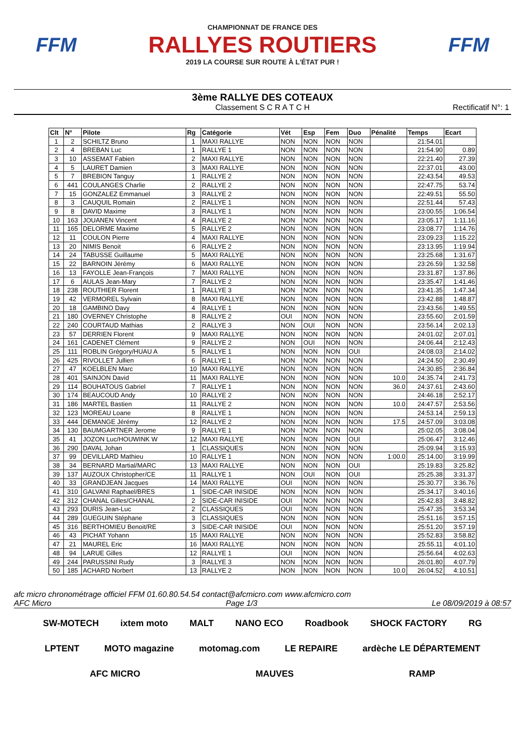FFM
CHAMPIONNAT DE FRANCE DES
RALLYES ROUTIERS
2019 LA COURSE SUR ROUTE À L'ÉTAT PUR !
FFM
3ème RALLYE DES COTEAUX
Classement S C R A T C H
Rectificatif N°: 1
| Clt | N° | Pilote | Rg | Catégorie | Vét | Esp | Fem | Duo | Pénalité | Temps | Ecart |
| --- | --- | --- | --- | --- | --- | --- | --- | --- | --- | --- | --- |
| 1 | 2 | SCHILTZ Bruno | 1 | MAXI RALLYE | NON | NON | NON | NON | | 21:54.01 | |
| 2 | 4 | BREBAN Luc | 1 | RALLYE 1 | NON | NON | NON | NON | | 21:54.90 | 0.89 |
| 3 | 10 | ASSEMAT Fabien | 2 | MAXI RALLYE | NON | NON | NON | NON | | 22:21.40 | 27.39 |
| 4 | 5 | LAURET Damien | 3 | MAXI RALLYE | NON | NON | NON | NON | | 22:37.01 | 43.00 |
| 5 | 7 | BREBION Tanguy | 1 | RALLYE 2 | NON | NON | NON | NON | | 22:43.54 | 49.53 |
| 6 | 441 | COULANGES Charlie | 2 | RALLYE 2 | NON | NON | NON | NON | | 22:47.75 | 53.74 |
| 7 | 15 | GONZALEZ Emmanuel | 3 | RALLYE 2 | NON | NON | NON | NON | | 22:49.51 | 55.50 |
| 8 | 3 | CAUQUIL Romain | 2 | RALLYE 1 | NON | NON | NON | NON | | 22:51.44 | 57.43 |
| 9 | 8 | DAVID Maxime | 3 | RALLYE 1 | NON | NON | NON | NON | | 23:00.55 | 1:06.54 |
| 10 | 163 | JOUANEN Vincent | 4 | RALLYE 2 | NON | NON | NON | NON | | 23:05.17 | 1:11.16 |
| 11 | 165 | DELORME Maxime | 5 | RALLYE 2 | NON | NON | NON | NON | | 23:08.77 | 1:14.76 |
| 12 | 11 | COULON Pierre | 4 | MAXI RALLYE | NON | NON | NON | NON | | 23:09.23 | 1:15.22 |
| 13 | 20 | NIMIS Benoit | 6 | RALLYE 2 | NON | NON | NON | NON | | 23:13.95 | 1:19.94 |
| 14 | 24 | TABUSSE Guillaume | 5 | MAXI RALLYE | NON | NON | NON | NON | | 23:25.68 | 1:31.67 |
| 15 | 22 | BARNOIN Jérémy | 6 | MAXI RALLYE | NON | NON | NON | NON | | 23:26.59 | 1:32.58 |
| 16 | 13 | FAYOLLE Jean-François | 7 | MAXI RALLYE | NON | NON | NON | NON | | 23:31.87 | 1:37.86 |
| 17 | 6 | AULAS Jean-Mary | 7 | RALLYE 2 | NON | NON | NON | NON | | 23:35.47 | 1:41.46 |
| 18 | 238 | ROUTHIER Florent | 1 | RALLYE 3 | NON | NON | NON | NON | | 23:41.35 | 1:47.34 |
| 19 | 42 | VERMOREL Sylvain | 8 | MAXI RALLYE | NON | NON | NON | NON | | 23:42.88 | 1:48.87 |
| 20 | 18 | GAMBINO Davy | 4 | RALLYE 1 | NON | NON | NON | NON | | 23:43.56 | 1:49.55 |
| 21 | 180 | OVERNEY Christophe | 8 | RALLYE 2 | OUI | NON | NON | NON | | 23:55.60 | 2:01.59 |
| 22 | 240 | COURTAUD Mathias | 2 | RALLYE 3 | NON | OUI | NON | NON | | 23:56.14 | 2:02.13 |
| 23 | 57 | DERRIEN Florent | 9 | MAXI RALLYE | NON | NON | NON | NON | | 24:01.02 | 2:07.01 |
| 24 | 161 | CADENET Clément | 9 | RALLYE 2 | NON | OUI | NON | NON | | 24:06.44 | 2:12.43 |
| 25 | 111 | ROBLIN Grégory/HUAU A | 5 | RALLYE 1 | NON | NON | NON | OUI | | 24:08.03 | 2:14.02 |
| 26 | 425 | RIVOLLET Jullien | 6 | RALLYE 1 | NON | NON | NON | NON | | 24:24.50 | 2:30.49 |
| 27 | 47 | KOELBLEN Marc | 10 | MAXI RALLYE | NON | NON | NON | NON | | 24:30.85 | 2:36.84 |
| 28 | 401 | SAINJON David | 11 | MAXI RALLYE | NON | NON | NON | NON | 10.0 | 24:35.74 | 2:41.73 |
| 29 | 114 | BOUHATOUS Gabriel | 7 | RALLYE 1 | NON | NON | NON | NON | 36.0 | 24:37.61 | 2:43.60 |
| 30 | 174 | BEAUCOUD Andy | 10 | RALLYE 2 | NON | NON | NON | NON | | 24:46.18 | 2:52.17 |
| 31 | 186 | MARTEL Bastien | 11 | RALLYE 2 | NON | NON | NON | NON | 10.0 | 24:47.57 | 2:53.56 |
| 32 | 123 | MOREAU Loane | 8 | RALLYE 1 | NON | NON | NON | NON | | 24:53.14 | 2:59.13 |
| 33 | 444 | DEMANGE Jérémy | 12 | RALLYE 2 | NON | NON | NON | NON | 17.5 | 24:57.09 | 3:03.08 |
| 34 | 130 | BAUMGARTNER Jerome | 9 | RALLYE 1 | NON | NON | NON | NON | | 25:02.05 | 3:08.04 |
| 35 | 41 | JOZON Luc/HOUWINK W | 12 | MAXI RALLYE | NON | NON | NON | OUI | | 25:06.47 | 3:12.46 |
| 36 | 290 | DAVAL Johan | 1 | CLASSIQUES | NON | NON | NON | NON | | 25:09.94 | 3:15.93 |
| 37 | 99 | DEVILLARD Mathieu | 10 | RALLYE 1 | NON | NON | NON | NON | 1:00.0 | 25:14.00 | 3:19.99 |
| 38 | 34 | BERNARD Martial/MARC | 13 | MAXI RALLYE | NON | NON | NON | OUI | | 25:19.83 | 3:25.82 |
| 39 | 137 | AUZOUX Christopher/CE | 11 | RALLYE 1 | NON | OUI | NON | OUI | | 25:25.38 | 3:31.37 |
| 40 | 33 | GRANDJEAN Jacques | 14 | MAXI RALLYE | OUI | NON | NON | NON | | 25:30.77 | 3:36.76 |
| 41 | 310 | GALVANI Raphael/BRES | 1 | SIDE-CAR INISIDE | NON | NON | NON | NON | | 25:34.17 | 3:40.16 |
| 42 | 312 | CHANAL Gilles/CHANAL | 2 | SIDE-CAR INISIDE | OUI | NON | NON | NON | | 25:42.83 | 3:48.82 |
| 43 | 293 | DURIS Jean-Luc | 2 | CLASSIQUES | OUI | NON | NON | NON | | 25:47.35 | 3:53.34 |
| 44 | 289 | GUEGUIN Stéphane | 3 | CLASSIQUES | NON | NON | NON | NON | | 25:51.16 | 3:57.15 |
| 45 | 316 | BERTHOMIEU Benoit/RE | 3 | SIDE-CAR INISIDE | OUI | NON | NON | NON | | 25:51.20 | 3:57.19 |
| 46 | 43 | PICHAT Yohann | 15 | MAXI RALLYE | NON | NON | NON | NON | | 25:52.83 | 3:58.82 |
| 47 | 21 | MAUREL Eric | 16 | MAXI RALLYE | NON | NON | NON | NON | | 25:55.11 | 4:01.10 |
| 48 | 94 | LARUE Gilles | 12 | RALLYE 1 | OUI | NON | NON | NON | | 25:56.64 | 4:02.63 |
| 49 | 244 | PARUSSINI Rudy | 3 | RALLYE 3 | NON | NON | NON | NON | | 26:01.80 | 4:07.79 |
| 50 | 185 | ACHARD Norbert | 13 | RALLYE 2 | NON | NON | NON | NON | 10.0 | 26:04.52 | 4:10.51 |
afc micro chronométrage officiel FFM 01.60.80.54.54 contact@afcmicro.com www.afcmicro.com
AFC Micro Page 1/3 Le 08/09/2019 à 08:57
SW-MOTECH ixtem moto MALT NANO ECO Roadbook SHOCK FACTORY RG LPTENT MOTO magazine motomag.com LE REPAIRE ardèche LE DÉPARTEMENT AFC MICRO MAUVES RAMP